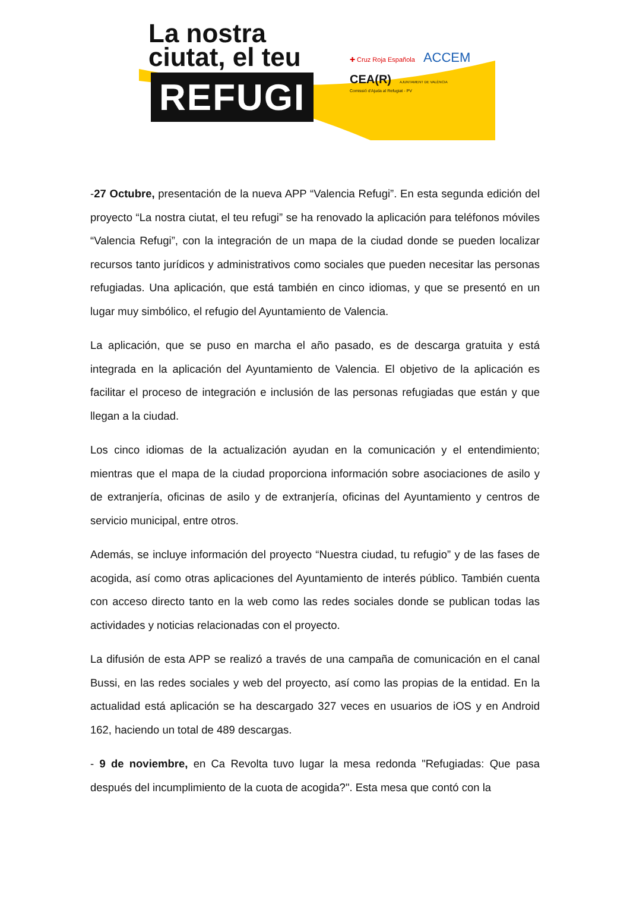La nostra
ciutat, el teu
REFUGI
✚ Cruz Roja Española ACCEM
CEA(R) AJUNTAMENT DE VALÈNCIA
Comissió d'Ajuda al Refugiat - PV
-27 Octubre, presentación de la nueva APP “Valencia Refugi”. En esta segunda edición del proyecto “La nostra ciutat, el teu refugi” se ha renovado la aplicación para teléfonos móviles “Valencia Refugi”, con la integración de un mapa de la ciudad donde se pueden localizar recursos tanto jurídicos y administrativos como sociales que pueden necesitar las personas refugiadas. Una aplicación, que está también en cinco idiomas, y que se presentó en un lugar muy simbólico, el refugio del Ayuntamiento de Valencia.
La aplicación, que se puso en marcha el año pasado, es de descarga gratuita y está integrada en la aplicación del Ayuntamiento de Valencia. El objetivo de la aplicación es facilitar el proceso de integración e inclusión de las personas refugiadas que están y que llegan a la ciudad.
Los cinco idiomas de la actualización ayudan en la comunicación y el entendimiento; mientras que el mapa de la ciudad proporciona información sobre asociaciones de asilo y de extranjería, oficinas de asilo y de extranjería, oficinas del Ayuntamiento y centros de servicio municipal, entre otros.
Además, se incluye información del proyecto “Nuestra ciudad, tu refugio” y de las fases de acogida, así como otras aplicaciones del Ayuntamiento de interés público. También cuenta con acceso directo tanto en la web como las redes sociales donde se publican todas las actividades y noticias relacionadas con el proyecto.
La difusión de esta APP se realizó a través de una campaña de comunicación en el canal Bussi, en las redes sociales y web del proyecto, así como las propias de la entidad. En la actualidad está aplicación se ha descargado 327 veces en usuarios de iOS y en Android 162, haciendo un total de 489 descargas.
- 9 de noviembre, en Ca Revolta tuvo lugar la mesa redonda "Refugiadas: Que pasa después del incumplimiento de la cuota de acogida?". Esta mesa que contó con la